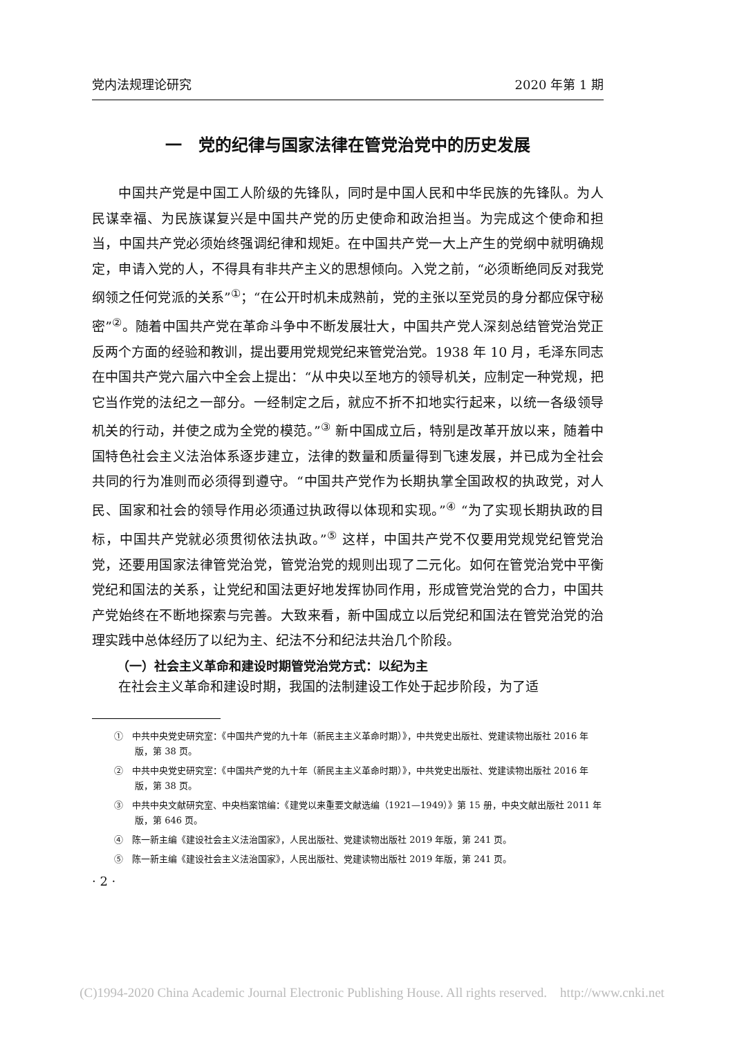党内法规理论研究 2020 年第 1 期
一　党的纪律与国家法律在管党治党中的历史发展
中国共产党是中国工人阶级的先锋队，同时是中国人民和中华民族的先锋队。为人民谋幸福、为民族谋复兴是中国共产党的历史使命和政治担当。为完成这个使命和担当，中国共产党必须始终强调纪律和规矩。在中国共产党一大上产生的党纲中就明确规定，申请入党的人，不得具有非共产主义的思想倾向。入党之前，“必须断绝同反对我党纲领之任何党派的关系”<sup>①</sup>；“在公开时机未成熟前，党的主张以至党员的身分都应保守秘密”<sup>②</sup>。随着中国共产党在革命斗争中不断发展壮大，中国共产党人深刻总结管党治党正反两个方面的经验和教训，提出要用党规党纪来管党治党。1938 年 10 月，毛泽东同志在中国共产党六届六中全会上提出：“从中央以至地方的领导机关，应制定一种党规，把它当作党的法纪之一部分。一经制定之后，就应不折不扣地实行起来，以统一各级领导机关的行动，并使之成为全党的模范。”<sup>③</sup> 新中国成立后，特别是改革开放以来，随着中国特色社会主义法治体系逐步建立，法律的数量和质量得到飞速发展，并已成为全社会共同的行为准则而必须得到遵守。“中国共产党作为长期执掌全国政权的执政党，对人民、国家和社会的领导作用必须通过执政得以体现和实现。”<sup>④</sup> “为了实现长期执政的目标，中国共产党就必须贯彻依法执政。”<sup>⑤</sup> 这样，中国共产党不仅要用党规党纪管党治党，还要用国家法律管党治党，管党治党的规则出现了二元化。如何在管党治党中平衡党纪和国法的关系，让党纪和国法更好地发挥协同作用，形成管党治党的合力，中国共产党始终在不断地探索与完善。大致来看，新中国成立以后党纪和国法在管党治党的治理实践中总体经历了以纪为主、纪法不分和纪法共治几个阶段。
（一）社会主义革命和建设时期管党治党方式：以纪为主
在社会主义革命和建设时期，我国的法制建设工作处于起步阶段，为了适
①　中共中央党史研究室：《中国共产党的九十年（新民主主义革命时期）》，中共党史出版社、党建读物出版社 2016 年版，第 38 页。
②　中共中央党史研究室：《中国共产党的九十年（新民主主义革命时期）》，中共党史出版社、党建读物出版社 2016 年版，第 38 页。
③　中共中央文献研究室、中央档案馆编：《建党以来重要文献选编（1921—1949）》第 15 册，中央文献出版社 2011 年版，第 646 页。
④　陈一新主编《建设社会主义法治国家》，人民出版社、党建读物出版社 2019 年版，第 241 页。
⑤　陈一新主编《建设社会主义法治国家》，人民出版社、党建读物出版社 2019 年版，第 241 页。
· 2 ·
(C)1994-2020 China Academic Journal Electronic Publishing House. All rights reserved. http://www.cnki.net